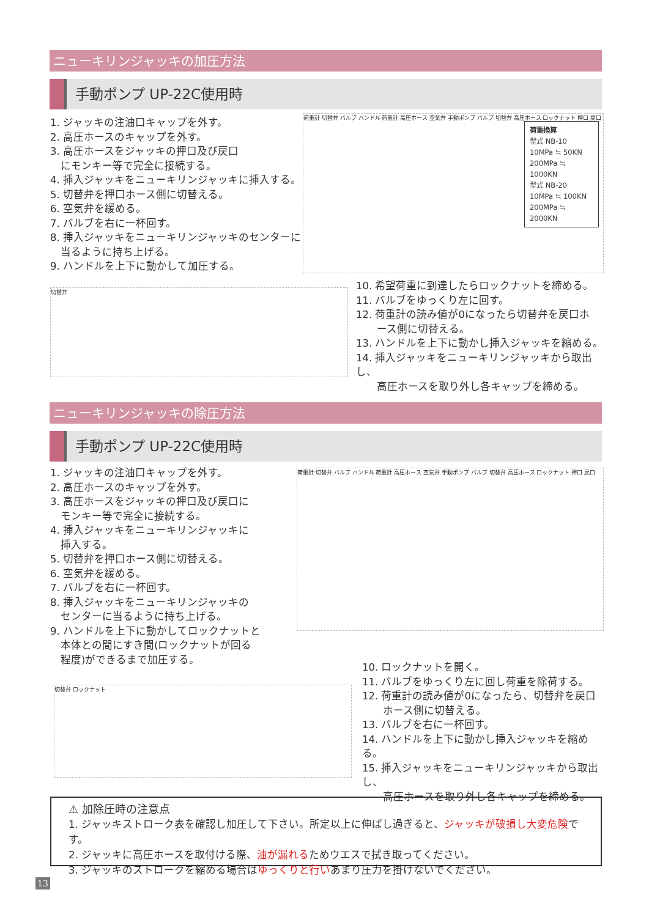ニューキリンジャッキの加圧方法
手動ポンプ UP-22C使用時
1. ジャッキの注油口キャップを外す。
2. 高圧ホースのキャップを外す。
3. 高圧ホースをジャッキの押口及び戻口
　にモンキー等で完全に接続する。
4. 挿入ジャッキをニューキリンジャッキに挿入する。
5. 切替弁を押口ホース側に切替える。
6. 空気弁を緩める。
7. バルブを右に一杯回す。
8. 挿入ジャッキをニューキリンジャッキのセンターに
　当るように持ち上げる。
9. ハンドルを上下に動かして加圧する。
荷重計 切替弁 バルブ ハンドル 荷重計 高圧ホース 空気弁 手動ポンプ バルブ 切替弁 高圧ホース ロックナット 押口 戻口
荷重換算
型式 NB-10
10MPa ≒ 50KN
200MPa ≒ 1000KN
型式 NB-20
10MPa ≒ 100KN
200MPa ≒ 2000KN
切替弁
10. 希望荷重に到達したらロックナットを締める。
11. バルブをゆっくり左に回す。
12. 荷重計の読み値が0になったら切替弁を戻口ホ
　　ース側に切替える。
13. ハンドルを上下に動かし挿入ジャッキを縮める。
14. 挿入ジャッキをニューキリンジャッキから取出し、
　　高圧ホースを取り外し各キャップを締める。
ニューキリンジャッキの除圧方法
手動ポンプ UP-22C使用時
1. ジャッキの注油口キャップを外す。
2. 高圧ホースのキャップを外す。
3. 高圧ホースをジャッキの押口及び戻口に
　モンキー等で完全に接続する。
4. 挿入ジャッキをニューキリンジャッキに
　挿入する。
5. 切替弁を押口ホース側に切替える。
6. 空気弁を緩める。
7. バルブを右に一杯回す。
8. 挿入ジャッキをニューキリンジャッキの
　センターに当るように持ち上げる。
9. ハンドルを上下に動かしてロックナットと
　本体との間にすき間(ロックナットが回る
　程度)ができるまで加圧する。
荷重計 切替弁 バルブ ハンドル 荷重計 高圧ホース 空気弁 手動ポンプ バルブ 切替弁 高圧ホース ロックナット 押口 戻口
切替弁 ロックナット
10. ロックナットを開く。
11. バルブをゆっくり左に回し荷重を除荷する。
12. 荷重計の読み値が0になったら、切替弁を戻口
　　ホース側に切替える。
13. バルブを右に一杯回す。
14. ハンドルを上下に動かし挿入ジャッキを縮める。
15. 挿入ジャッキをニューキリンジャッキから取出し、
　　高圧ホースを取り外し各キャップを締める。
⚠ 加除圧時の注意点
1. ジャッキストローク表を確認し加圧して下さい。所定以上に伸ばし過ぎると、ジャッキが破損し大変危険です。
2. ジャッキに高圧ホースを取付ける際、油が漏れるためウエスで拭き取ってください。
3. ジャッキのストロークを縮める場合はゆっくりと行いあまり圧力を掛けないでください。
13